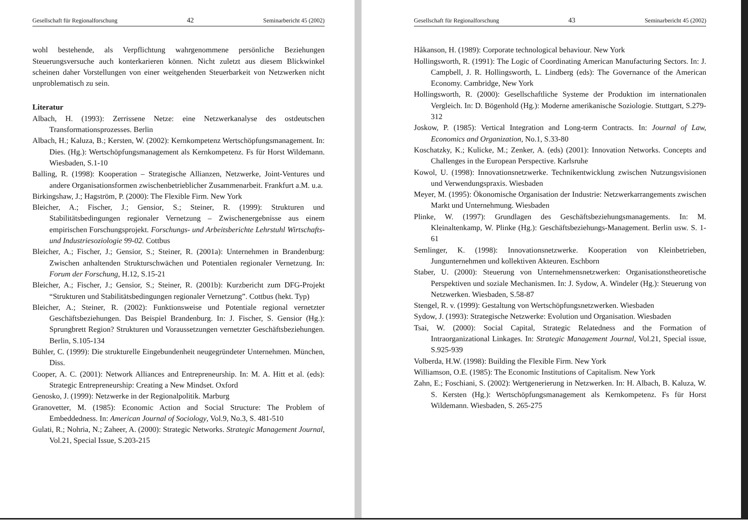Gesellschaft für Regionalforschung 42 Seminarbericht 45 (2002)
wohl bestehende, als Verpflichtung wahrgenommene persönliche Beziehungen Steuerungsversuche auch konterkarieren können. Nicht zuletzt aus diesem Blickwinkel scheinen daher Vorstellungen von einer weitgehenden Steuerbarkeit von Netzwerken nicht unproblematisch zu sein.
Literatur
Albach, H. (1993): Zerrissene Netze: eine Netzwerkanalyse des ostdeutschen Transformationsprozesses. Berlin
Albach, H.; Kaluza, B.; Kersten, W. (2002): Kernkompetenz Wertschöpfungsmanagement. In: Dies. (Hg.): Wertschöpfungsmanagement als Kernkompetenz. Fs für Horst Wildemann. Wiesbaden, S.1-10
Balling, R. (1998): Kooperation – Strategische Allianzen, Netzwerke, Joint-Ventures und andere Organisationsformen zwischenbetrieblicher Zusammenarbeit. Frankfurt a.M. u.a.
Birkingshaw, J.; Hagström, P. (2000): The Flexible Firm. New York
Bleicher, A.; Fischer, J.; Gensior, S.; Steiner, R. (1999): Strukturen und Stabilitätsbedingungen regionaler Vernetzung – Zwischenergebnisse aus einem empirischen Forschungsprojekt. Forschungs- und Arbeitsberichte Lehrstuhl Wirtschafts- und Industriesoziologie 99-02. Cottbus
Bleicher, A.; Fischer, J.; Gensior, S.; Steiner, R. (2001a): Unternehmen in Brandenburg: Zwischen anhaltenden Strukturschwächen und Potentialen regionaler Vernetzung. In: Forum der Forschung, H.12, S.15-21
Bleicher, A.; Fischer, J.; Gensior, S.; Steiner, R. (2001b): Kurzbericht zum DFG-Projekt “Strukturen und Stabilitätsbedingungen regionaler Vernetzung”. Cottbus (hekt. Typ)
Bleicher, A.; Steiner, R. (2002): Funktionsweise und Potentiale regional vernetzter Geschäftsbeziehungen. Das Beispiel Brandenburg. In: J. Fischer, S. Gensior (Hg.): Sprungbrett Region? Strukturen und Voraussetzungen vernetzter Geschäftsbeziehungen. Berlin, S.105-134
Bühler, C. (1999): Die strukturelle Eingebundenheit neugegründeter Unternehmen. München, Diss.
Cooper, A. C. (2001): Network Alliances and Entrepreneurship. In: M. A. Hitt et al. (eds): Strategic Entrepreneurship: Creating a New Mindset. Oxford
Genosko, J. (1999): Netzwerke in der Regionalpolitik. Marburg
Granovetter, M. (1985): Economic Action and Social Structure: The Problem of Embeddedness. In: American Journal of Sociology, Vol.9, No.3, S. 481-510
Gulati, R.; Nohria, N.; Zaheer, A. (2000): Strategic Networks. Strategic Management Journal, Vol.21, Special Issue, S.203-215
Gesellschaft für Regionalforschung 43 Seminarbericht 45 (2002)
Håkanson, H. (1989): Corporate technological behaviour. New York
Hollingsworth, R. (1991): The Logic of Coordinating American Manufacturing Sectors. In: J. Campbell, J. R. Hollingsworth, L. Lindberg (eds): The Governance of the American Economy. Cambridge, New York
Hollingsworth, R. (2000): Gesellschaftliche Systeme der Produktion im internationalen Vergleich. In: D. Bögenhold (Hg.): Moderne amerikanische Soziologie. Stuttgart, S.279-312
Joskow, P. (1985): Vertical Integration and Long-term Contracts. In: Journal of Law, Economics and Organization, No.1, S.33-80
Koschatzky, K.; Kulicke, M.; Zenker, A. (eds) (2001): Innovation Networks. Concepts and Challenges in the European Perspective. Karlsruhe
Kowol, U. (1998): Innovationsnetzwerke. Technikentwicklung zwischen Nutzungsvisionen und Verwendungspraxis. Wiesbaden
Meyer, M. (1995): Ökonomische Organisation der Industrie: Netzwerkarrangements zwischen Markt und Unternehmung. Wiesbaden
Plinke, W. (1997): Grundlagen des Geschäftsbeziehungsmanagements. In: M. Kleinaltenkamp, W. Plinke (Hg.): Geschäftsbeziehungs-Management. Berlin usw. S. 1-61
Semlinger, K. (1998): Innovationsnetzwerke. Kooperation von Kleinbetrieben, Jungunternehmen und kollektiven Akteuren. Eschborn
Staber, U. (2000): Steuerung von Unternehmensnetzwerken: Organisationstheoretische Perspektiven und soziale Mechanismen. In: J. Sydow, A. Windeler (Hg.): Steuerung von Netzwerken. Wiesbaden, S.58-87
Stengel, R. v. (1999): Gestaltung von Wertschöpfungsnetzwerken. Wiesbaden
Sydow, J. (1993): Strategische Netzwerke: Evolution und Organisation. Wiesbaden
Tsai, W. (2000): Social Capital, Strategic Relatedness and the Formation of Intraorganizational Linkages. In: Strategic Management Journal, Vol.21, Special issue, S.925-939
Volberda, H.W. (1998): Building the Flexible Firm. New York
Williamson, O.E. (1985): The Economic Institutions of Capitalism. New York
Zahn, E.; Foschiani, S. (2002): Wertgenerierung in Netzwerken. In: H. Albach, B. Kaluza, W. S. Kersten (Hg.): Wertschöpfungsmanagement als Kernkompetenz. Fs für Horst Wildemann. Wiesbaden, S. 265-275